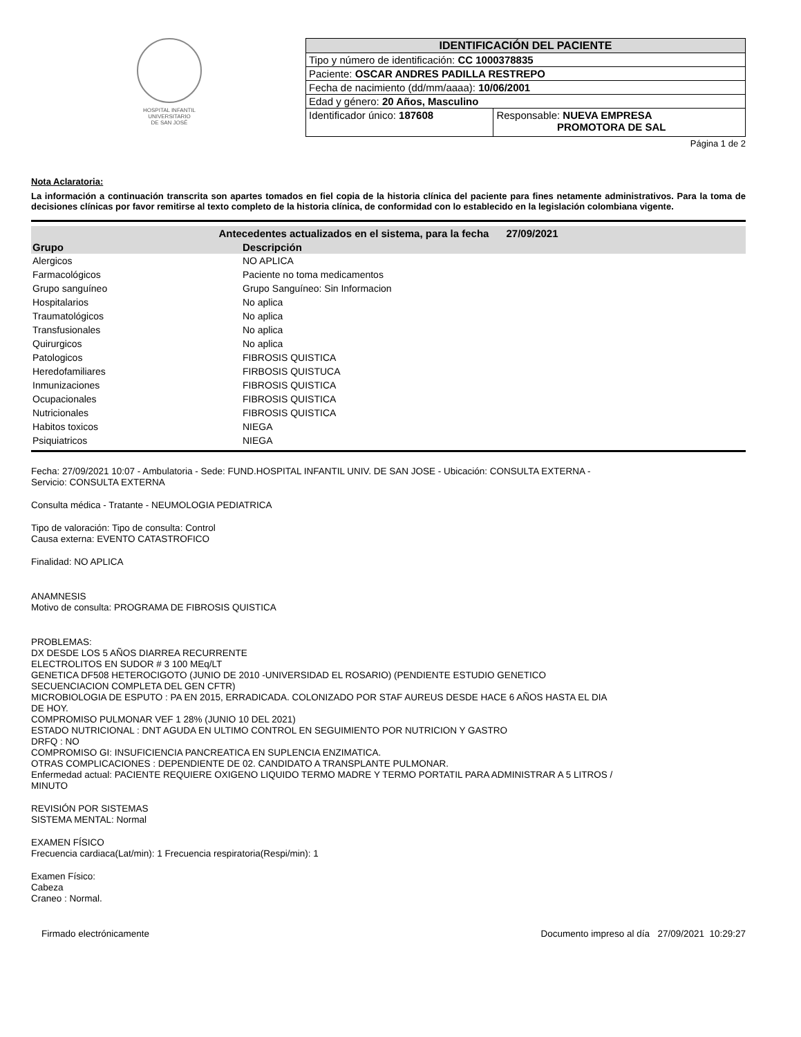HOSPITAL INFANTIL
UNIVERSITARIO
DE SAN JOSÉ
| IDENTIFICACIÓN DEL PACIENTE | |
| --- | --- |
| Tipo y número de identificación: CC 1000378835 | |
| Paciente: OSCAR ANDRES PADILLA RESTREPO | |
| Fecha de nacimiento (dd/mm/aaaa): 10/06/2001 | |
| Edad y género: 20 Años, Masculino | |
| Identificador único: 187608 | Responsable: NUEVA EMPRESA PROMOTORA DE SAL |
Página 1 de 2
Nota Aclaratoria:
La información a continuación transcrita son apartes tomados en fiel copia de la historia clínica del paciente para fines netamente administrativos. Para la toma de decisiones clínicas por favor remitirse al texto completo de la historia clínica, de conformidad con lo establecido en la legislación colombiana vigente.
| Antecedentes actualizados en el sistema, para la fecha 27/09/2021 | |
| Grupo | Descripción |
| Alergicos | NO APLICA |
| Farmacológicos | Paciente no toma medicamentos |
| Grupo sanguíneo | Grupo Sanguíneo: Sin Informacion |
| Hospitalarios | No aplica |
| Traumatológicos | No aplica |
| Transfusionales | No aplica |
| Quirurgicos | No aplica |
| Patologicos | FIBROSIS QUISTICA |
| Heredofamiliares | FIRBOSIS QUISTUCA |
| Inmunizaciones | FIBROSIS QUISTICA |
| Ocupacionales | FIBROSIS QUISTICA |
| Nutricionales | FIBROSIS QUISTICA |
| Habitos toxicos | NIEGA |
| Psiquiatricos | NIEGA |
Fecha: 27/09/2021 10:07 - Ambulatoria - Sede: FUND.HOSPITAL INFANTIL UNIV. DE SAN JOSE - Ubicación: CONSULTA EXTERNA -
Servicio: CONSULTA EXTERNA
Consulta médica - Tratante - NEUMOLOGIA PEDIATRICA
Tipo de valoración: Tipo de consulta: Control
Causa externa: EVENTO CATASTROFICO
Finalidad: NO APLICA
ANAMNESIS
Motivo de consulta: PROGRAMA DE FIBROSIS QUISTICA
PROBLEMAS:
DX DESDE LOS 5 AÑOS DIARREA RECURRENTE
ELECTROLITOS EN SUDOR # 3 100 MEq/LT
GENETICA DF508 HETEROCIGOTO (JUNIO DE 2010 -UNIVERSIDAD EL ROSARIO) (PENDIENTE ESTUDIO GENETICO
SECUENCIACION COMPLETA DEL GEN CFTR)
MICROBIOLOGIA DE ESPUTO : PA EN 2015, ERRADICADA. COLONIZADO POR STAF AUREUS DESDE HACE 6 AÑOS HASTA EL DIA
DE HOY.
COMPROMISO PULMONAR VEF 1 28% (JUNIO 10 DEL 2021)
ESTADO NUTRICIONAL : DNT AGUDA EN ULTIMO CONTROL EN SEGUIMIENTO POR NUTRICION Y GASTRO
DRFQ : NO
COMPROMISO GI: INSUFICIENCIA PANCREATICA EN SUPLENCIA ENZIMATICA.
OTRAS COMPLICACIONES : DEPENDIENTE DE 02. CANDIDATO A TRANSPLANTE PULMONAR.
Enfermedad actual: PACIENTE REQUIERE OXIGENO LIQUIDO TERMO MADRE Y TERMO PORTATIL PARA ADMINISTRAR A 5 LITROS /
MINUTO
REVISIÓN POR SISTEMAS
SISTEMA MENTAL: Normal
EXAMEN FÍSICO
Frecuencia cardiaca(Lat/min): 1 Frecuencia respiratoria(Respi/min): 1
Examen Físico:
Cabeza
Craneo : Normal.
Firmado electrónicamente Documento impreso al día 27/09/2021 10:29:27